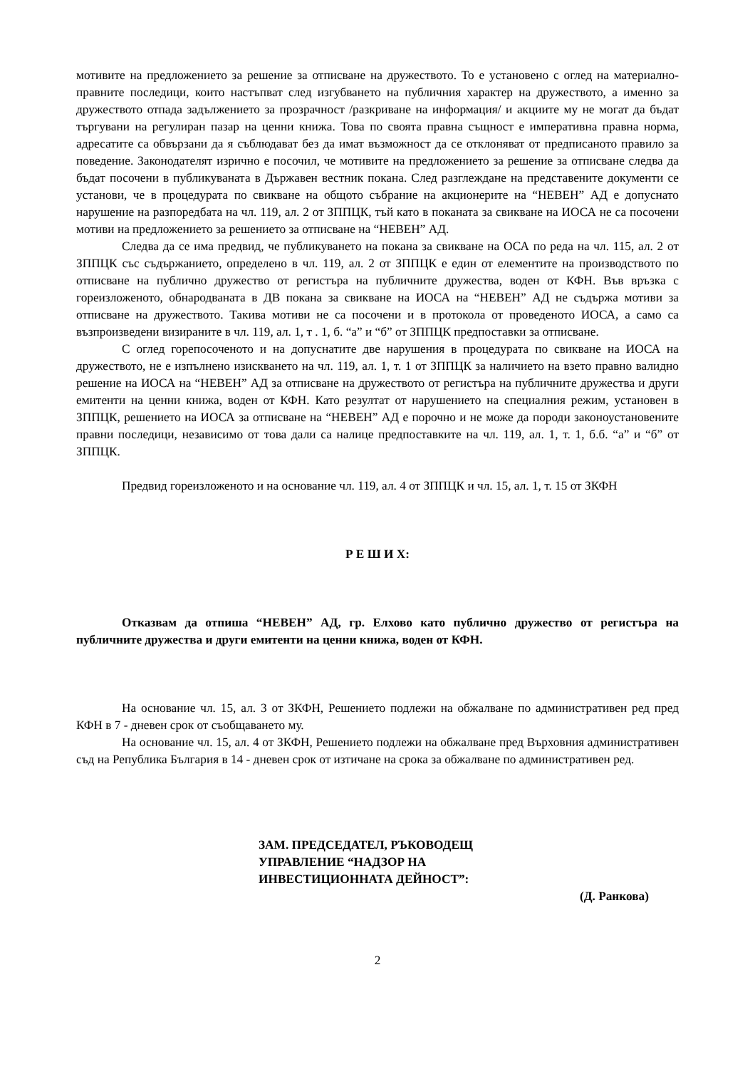мотивите на предложението за решение за отписване на дружеството. То е установено с оглед на материално-правните последици, които настъпват след изгубването на публичния характер на дружеството, а именно за дружеството отпада задължението за прозрачност /разкриване на информация/ и акциите му не могат да бъдат търгувани на регулиран пазар на ценни книжа. Това по своята правна същност е императивна правна норма, адресатите са обвързани да я съблюдават без да имат възможност да се отклоняват от предписаното правило за поведение. Законодателят изрично е посочил, че мотивите на предложението за решение за отписване следва да бъдат посочени в публикуваната в Държавен вестник покана. След разглеждане на представените документи се установи, че в процедурата по свикване на общото събрание на акционерите на “НЕВЕН” АД е допуснато нарушение на разпоредбата на чл. 119, ал. 2 от ЗППЦК, тъй като в поканата за свикване на ИОСА не са посочени мотиви на предложението за решението за отписване на “НЕВЕН” АД.
Следва да се има предвид, че публикуването на покана за свикване на ОСА по реда на чл. 115, ал. 2 от ЗППЦК със съдържанието, определено в чл. 119, ал. 2 от ЗППЦК е един от елементите на производството по отписване на публично дружество от регистъра на публичните дружества, воден от КФН. Във връзка с гореизложеното, обнародваната в ДВ покана за свикване на ИОСА на “НЕВЕН” АД не съдържа мотиви за отписване на дружеството. Такива мотиви не са посочени и в протокола от проведеното ИОСА, а само са възпроизведени визираните в чл. 119, ал. 1, т . 1, б. “а” и “б” от ЗППЦК предпоставки за отписване.
С оглед горепосоченото и на допуснатите две нарушения в процедурата по свикване на ИОСА на дружеството, не е изпълнено изискването на чл. 119, ал. 1, т. 1 от ЗППЦК за наличието на взето правно валидно решение на ИОСА на “НЕВЕН” АД за отписване на дружеството от регистъра на публичните дружества и други емитенти на ценни книжа, воден от КФН. Като резултат от нарушението на специалния режим, установен в ЗППЦК, решението на ИОСА за отписване на “НЕВЕН” АД е порочно и не може да породи законоустановените правни последици, независимо от това дали са налице предпоставките на чл. 119, ал. 1, т. 1, б.б. “а” и “б” от ЗППЦК.
Предвид гореизложеното и на основание чл. 119, ал. 4 от ЗППЦК и чл. 15, ал. 1, т. 15 от ЗКФН
Р Е Ш И Х:
Отказвам да отпиша “НЕВЕН” АД, гр. Елхово като публично дружество от регистъра на публичните дружества и други емитенти на ценни книжа, воден от КФН.
На основание чл. 15, ал. 3 от ЗКФН, Решението подлежи на обжалване по административен ред пред КФН в 7 - дневен срок от съобщаването му.
На основание чл. 15, ал. 4 от ЗКФН, Решението подлежи на обжалване пред Върховния административен съд на Република България в 14 - дневен срок от изтичане на срока за обжалване по административен ред.
ЗАМ. ПРЕДСЕДАТЕЛ, РЪКОВОДЕЩ
УПРАВЛЕНИЕ “НАДЗОР НА
ИНВЕСТИЦИОННАТА ДЕЙНОСТ”:
(Д. Ранкова)
2